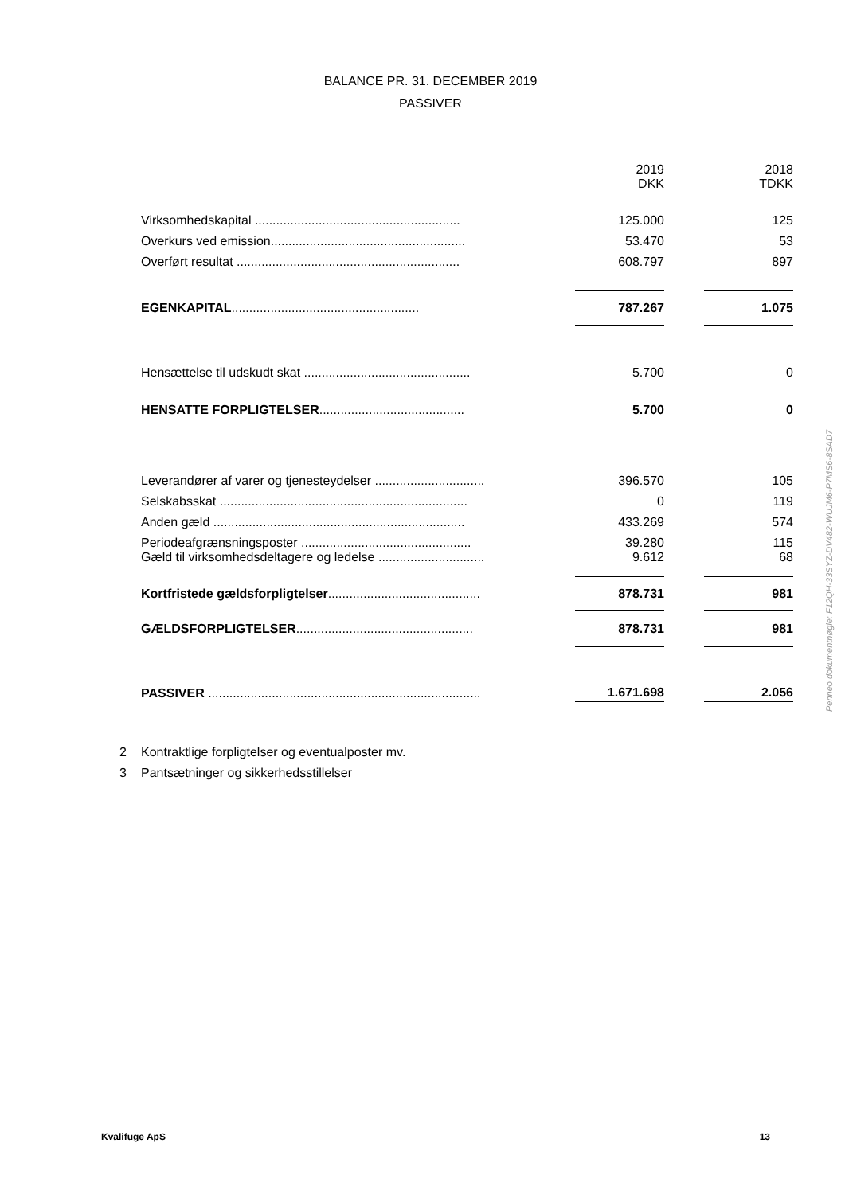BALANCE PR. 31. DECEMBER 2019
PASSIVER
| | | 2019 DKK | | 2018 TDKK |
| Virksomhedskapital .......................................................... | | 125.000 | | 125 |
| Overkurs ved emission....................................................... | | 53.470 | | 53 |
| Overført resultat ............................................................... | | 608.797 | | 897 |
| EGENKAPITAL ..................................................... | | 787.267 | | 1.075 |
| Hensættelse til udskudt skat ............................................... | | 5.700 | | 0 |
| HENSATTE FORPLIGTELSER ......................................... | | 5.700 | | 0 |
| Leverandører af varer og tjenesteydelser ............................... | | 396.570 | | 105 |
| Selskabsskat ...................................................................... | | 0 | | 119 |
| Anden gæld ....................................................................... | | 433.269 | | 574 |
| Periodeafgrænsningsposter ................................................ | | 39.280 | | 115 |
| Gæld til virksomhedsdeltagere og ledelse .............................. | | 9.612 | | 68 |
| Kortfristede gældsforpligtelser ........................................... | | 878.731 | | 981 |
| GÆLDSFORPLIGTELSER .................................................. | | 878.731 | | 981 |
| PASSIVER ............................................................................. | | 1.671.698 | | 2.056 |
2 Kontraktlige forpligtelser og eventualposter mv.
3 Pantsætninger og sikkerhedsstillelser
Kvalifuge ApS 13
Penneo dokumentnøgle: F12QH-33SYZ-DV482-WUJM6-P7MS6-8SAD7